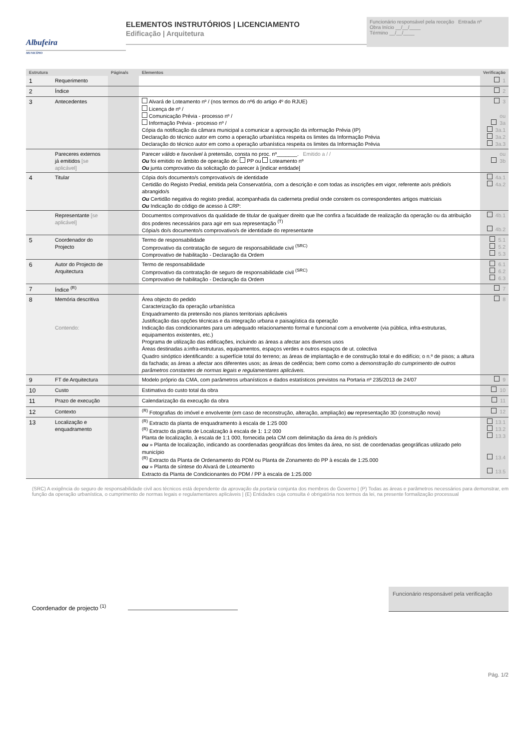Albufeira
MUNICÍPIO
ELEMENTOS INSTRUTÓRIOS | LICENCIAMENTO
Edificação | Arquitetura
Funcionário responsável pela receção Entrada nº
Obra Início __/__/____
Término __/__/____
| Estrutura | | Página/s | Elementos | Verificação |
| --- | --- | --- | --- | --- |
| 1 | Requerimento | | | 1 |
| 2 | Índice | | | 2 |
| 3 | Antecedentes | | Alvará de Loteamento nº / (nos termos do nº6 do artigo 4º do RJUE) Licença de nº / Comunicação Prévia - processo nº / Informação Prévia - processo nº / Cópia da notificação da câmara municipal a comunicar a aprovação da informação Prévia (IP) Declaração do técnico autor em como a operação urbanística respeita os limites da Informação Prévia Declaração do técnico autor em como a operação urbanística respeita os limites da Informação Prévia | 3 ou 3a 3a.1 3a.2 3a.3 |
| | Pareceres externos já emitidos [se aplicável] | | Parecer válido e favorável à pretensão, consta no proc. nº_______. Emitido a / / Ou foi emitido no âmbito de operação de: PP ou Loteamento nº Ou junta comprovativo da solicitação do parecer à [indicar entidade] | ou 3b |
| 4 | Titular | | Cópia do/s documento/s comprovativo/s de identidade Certidão do Registo Predial, emitida pela Conservatória, com a descrição e com todas as inscrições em vigor, referente ao/s prédio/s abrangido/s Ou Certidão negativa do registo predial, acompanhada da caderneta predial onde constem os correspondentes artigos matriciais Ou Indicação do código de acesso à CRP: | 4a.1 4a.2 |
| | Representante [se aplicável] | | Documentos comprovativos da qualidade de titular de qualquer direito que lhe confira a faculdade de realização da operação ou da atribuição dos poderes necessários para agir em sua representação <sup>(T)</sup> Cópia/s do/s documento/s comprovativo/s de identidade do representante | 4b.1 4b.2 |
| 5 | Coordenador do Projecto | | Termo de responsabilidade Comprovativo da contratação de seguro de responsabilidade civil <sup>(SRC)</sup> Comprovativo de habilitação - Declaração da Ordem | 5.1 5.2 5.3 |
| 6 | Autor do Projecto de Arquitectura | | Termo de responsabilidade Comprovativo da contratação de seguro de responsabilidade civil <sup>(SRC)</sup> Comprovativo de habilitação - Declaração da Ordem | 6.1 6.2 6.3 |
| 7 | Índice <sup>(R)</sup> | | | 7 |
| 8 | Memória descritiva Contendo: | | Área objecto do pedido Caracterização da operação urbanística Enquadramento da pretensão nos planos territoriais aplicáveis Justificação das opções técnicas e da integração urbana e paisagística da operação Indicação das condicionantes para um adequado relacionamento formal e funcional com a envolvente (via pública, infra-estruturas, equipamentos existentes, etc.) Programa de utilização das edificações, incluindo as áreas a afectar aos diversos usos Áreas destinadas a:infra-estruturas, equipamentos, espaços verdes e outros espaços de ut. colectiva Quadro sinóptico identificando: a superfície total do terreno; as áreas de implantação e de construção total e do edifício; o n.º de pisos; a altura da fachada; as áreas a afectar aos diferentes usos; as áreas de cedência; bem como como a demonstração do cumprimento de outros parâmetros constantes de normas legais e regulamentares aplicáveis . | 8 |
| 9 | FT de Arquitectura | | Modelo próprio da CMA, com parâmetros urbanísticos e dados estatísticos previstos na Portaria nº 235/2013 de 24/07 | 9 |
| 10 | Custo | | Estimativa do custo total da obra | 10 |
| 11 | Prazo de execução | | Calendarização da execução da obra | 11 |
| 12 | Contexto | | <sup>(R)</sup> Fotografias do imóvel e envolvente (em caso de reconstrução, alteração, ampliação) ou representação 3D (construção nova) | 12 |
| 13 | Localização e enquadramento | | <sup>(R)</sup> Extracto da planta de enquadramento à escala de 1:25 000 <sup>(R)</sup> Extracto da planta de Localização à escala de 1: 1:2 000 Planta de localização, à escala de 1:1 000, fornecida pela CM com delimitação da área do /s prédio/s ou » Planta de localização, indicando as coordenadas geográficas dos limites da área, no sist. de coordenadas geográficas utilizado pelo município <sup>(R)</sup> Extracto da Planta de Ordenamento do PDM ou Planta de Zonamento do PP à escala de 1:25.000 ou » Planta de síntese do Alvará de Loteamento Extracto da Planta de Condicionantes do PDM / PP à escala de 1:25.000 | 13.1 13.2 13.3 13.4 13.5 |
(SRC) A exigência do seguro de responsabilidade civil aos técnicos está dependente da aprovação da portaria conjunta dos membros do Governo | (P) Todas as áreas e parâmetros necessários para demonstrar, em função da operação urbanística, o cumprimento de normas legais e regulamentares aplicáveis | (E) Entidades cuja consulta é obrigatória nos termos da lei, na presente formalização processual
Coordenador de projecto <sup>(1)</sup>
Funcionário responsável pela verificação
Pág. 1/2